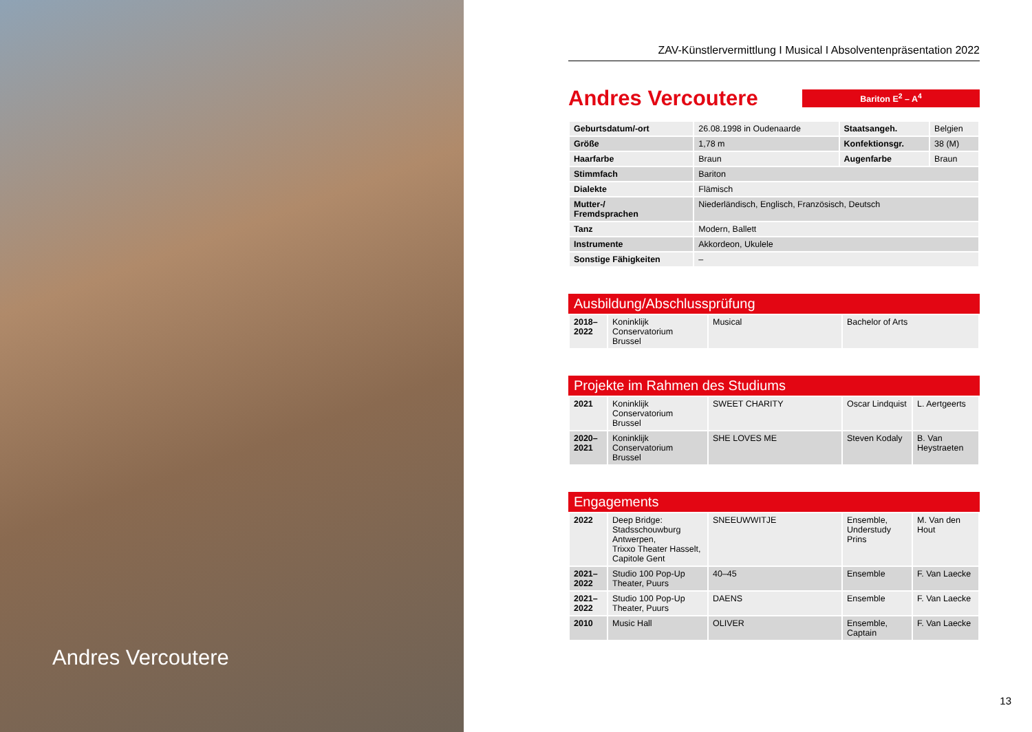Andres Vercoutere
ZAV-Künstlervermittlung I Musical I Absolventenpräsentation 2022
Andres Vercoutere
Bariton E<sup>2</sup> – A<sup>4</sup>
| Geburtsdatum/-ort | 26.08.1998 in Oudenaarde | Staatsangeh. | Belgien |
| Größe | 1,78 m | Konfektionsgr. | 38 (M) |
| Haarfarbe | Braun | Augenfarbe | Braun |
| Stimmfach | Bariton | | |
| Dialekte | Flämisch | | |
| Mutter-/ Fremdsprachen | Niederländisch, Englisch, Französisch, Deutsch | | |
| Tanz | Modern, Ballett | | |
| Instrumente | Akkordeon, Ukulele | | |
| Sonstige Fähigkeiten | – | | |
Ausbildung/Abschlussprüfung
| 2018– 2022 | Koninklijk Conservatorium Brussel | Musical | Bachelor of Arts |
Projekte im Rahmen des Studiums
| 2021 | Koninklijk Conservatorium Brussel | SWEET CHARITY | Oscar Lindquist | L. Aertgeerts |
| 2020– 2021 | Koninklijk Conservatorium Brussel | SHE LOVES ME | Steven Kodaly | B. Van Heystraeten |
Engagements
| 2022 | Deep Bridge: Stadsschouwburg Antwerpen, Trixxo Theater Hasselt, Capitole Gent | SNEEUWWITJE | Ensemble, Understudy Prins | M. Van den Hout |
| 2021– 2022 | Studio 100 Pop-Up Theater, Puurs | 40–45 | Ensemble | F. Van Laecke |
| 2021– 2022 | Studio 100 Pop-Up Theater, Puurs | DAENS | Ensemble | F. Van Laecke |
| 2010 | Music Hall | OLIVER | Ensemble, Captain | F. Van Laecke |
13